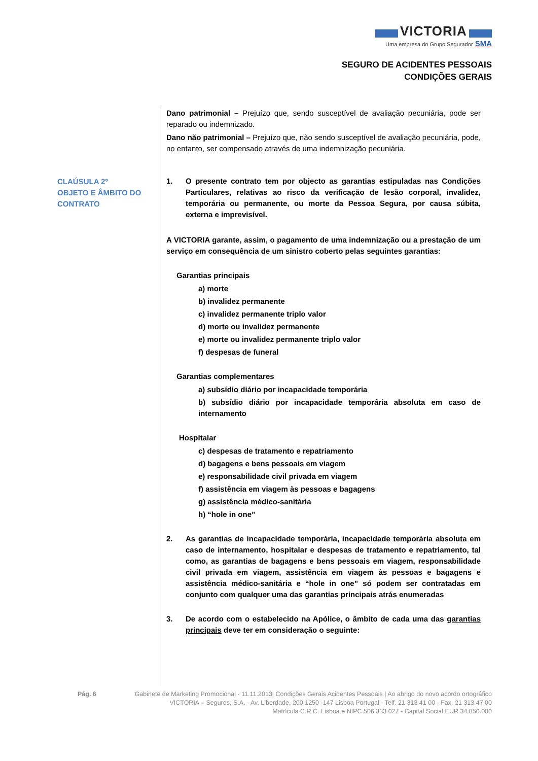VICTORIA
Uma empresa do Grupo Segurador SMA
SEGURO DE ACIDENTES PESSOAIS
CONDIÇÕES GERAIS
CLAÚSULA 2º
OBJETO E ÂMBITO DO CONTRATO
Dano patrimonial – Prejuízo que, sendo susceptível de avaliação pecuniária, pode ser reparado ou indemnizado.
Dano não patrimonial – Prejuízo que, não sendo susceptível de avaliação pecuniária, pode, no entanto, ser compensado através de uma indemnização pecuniária.
1. O presente contrato tem por objecto as garantias estipuladas nas Condições Particulares, relativas ao risco da verificação de lesão corporal, invalidez, temporária ou permanente, ou morte da Pessoa Segura, por causa súbita, externa e imprevisível.
A VICTORIA garante, assim, o pagamento de uma indemnização ou a prestação de um serviço em consequência de um sinistro coberto pelas seguintes garantias:
Garantias principais
a) morte
b) invalidez permanente
c) invalidez permanente triplo valor
d) morte ou invalidez permanente
e) morte ou invalidez permanente triplo valor
f) despesas de funeral
Garantias complementares
a) subsídio diário por incapacidade temporária
b) subsídio diário por incapacidade temporária absoluta em caso de internamento
Hospitalar
c) despesas de tratamento e repatriamento
d) bagagens e bens pessoais em viagem
e) responsabilidade civil privada em viagem
f) assistência em viagem às pessoas e bagagens
g) assistência médico-sanitária
h) “hole in one”
2. As garantias de incapacidade temporária, incapacidade temporária absoluta em caso de internamento, hospitalar e despesas de tratamento e repatriamento, tal como, as garantias de bagagens e bens pessoais em viagem, responsabilidade civil privada em viagem, assistência em viagem às pessoas e bagagens e assistência médico-sanitária e “hole in one” só podem ser contratadas em conjunto com qualquer uma das garantias principais atrás enumeradas
3. De acordo com o estabelecido na Apólice, o âmbito de cada uma das garantias principais deve ter em consideração o seguinte:
Pág. 6 Gabinete de Marketing Promocional - 11.11.2013| Condições Gerais Acidentes Pessoais | Ao abrigo do novo acordo ortográfico
VICTORIA – Seguros, S.A. - Av. Liberdade, 200 1250 -147 Lisboa Portugal - Telf. 21 313 41 00 - Fax. 21 313 47 00
Matrícula C.R.C. Lisboa e NIPC 506 333 027 - Capital Social EUR 34.850.000